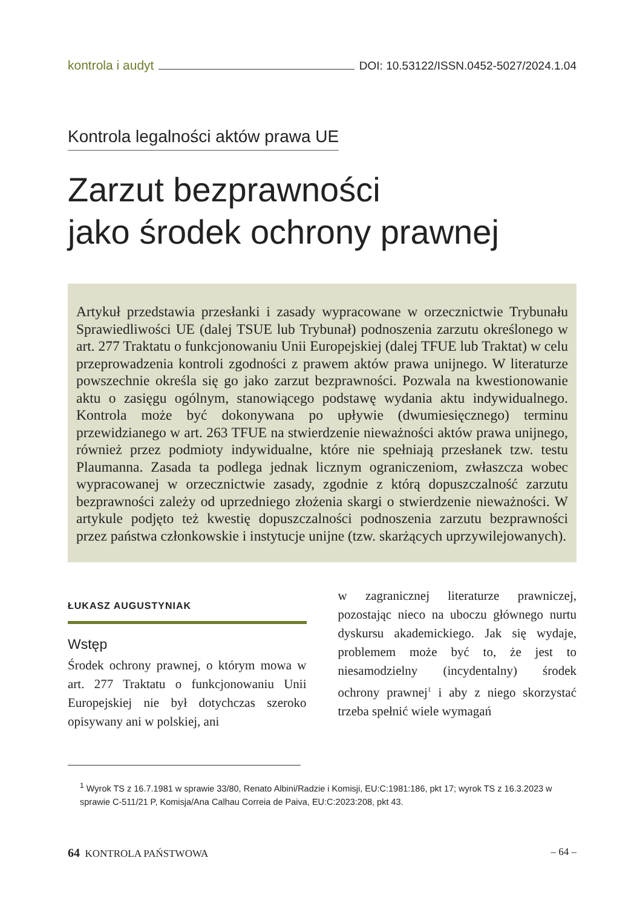kontrola i audyt DOI: 10.53122/ISSN.0452-5027/2024.1.04
Kontrola legalności aktów prawa UE
Zarzut bezprawności
jako środek ochrony prawnej
Artykuł przedstawia przesłanki i zasady wypracowane w orzecznictwie Trybunału Sprawiedliwości UE (dalej TSUE lub Trybunał) podnoszenia zarzutu określonego w art. 277 Traktatu o funkcjonowaniu Unii Europejskiej (dalej TFUE lub Traktat) w celu przeprowadzenia kontroli zgodności z prawem aktów prawa unijnego. W literaturze powszechnie określa się go jako zarzut bezprawności. Pozwala na kwestionowanie aktu o zasięgu ogólnym, stanowiącego podstawę wydania aktu indywidualnego. Kontrola może być dokonywana po upływie (dwumiesięcznego) terminu przewidzianego w art. 263 TFUE na stwierdzenie nieważności aktów prawa unijnego, również przez podmioty indywidualne, które nie spełniają przesłanek tzw. testu Plaumanna. Zasada ta podlega jednak licznym ograniczeniom, zwłaszcza wobec wypracowanej w orzecznictwie zasady, zgodnie z którą dopuszczalność zarzutu bezprawności zależy od uprzedniego złożenia skargi o stwierdzenie nieważności. W artykule podjęto też kwestię dopuszczalności podnoszenia zarzutu bezprawności przez państwa członkowskie i instytucje unijne (tzw. skarżących uprzywilejowanych).
ŁUKASZ AUGUSTYNIAK
Wstęp
Środek ochrony prawnej, o którym mowa w art. 277 Traktatu o funkcjonowaniu Unii Europejskiej nie był dotychczas szeroko opisywany ani w polskiej, ani
w zagranicznej literaturze prawniczej, pozostając nieco na uboczu głównego nurtu dyskursu akademickiego. Jak się wydaje, problemem może być to, że jest to niesamodzielny (incydentalny) środek ochrony prawnej<sup>1</sup> i aby z niego skorzystać trzeba spełnić wiele wymagań
<sup>1</sup> Wyrok TS z 16.7.1981 w sprawie 33/80, Renato Albini/Radzie i Komisji, EU:C:1981:186, pkt 17; wyrok TS z 16.3.2023 w sprawie C-511/21 P, Komisja/Ana Calhau Correia de Paiva, EU:C:2023:208, pkt 43.
64 KONTROLA PAŃSTWOWA – 64 –